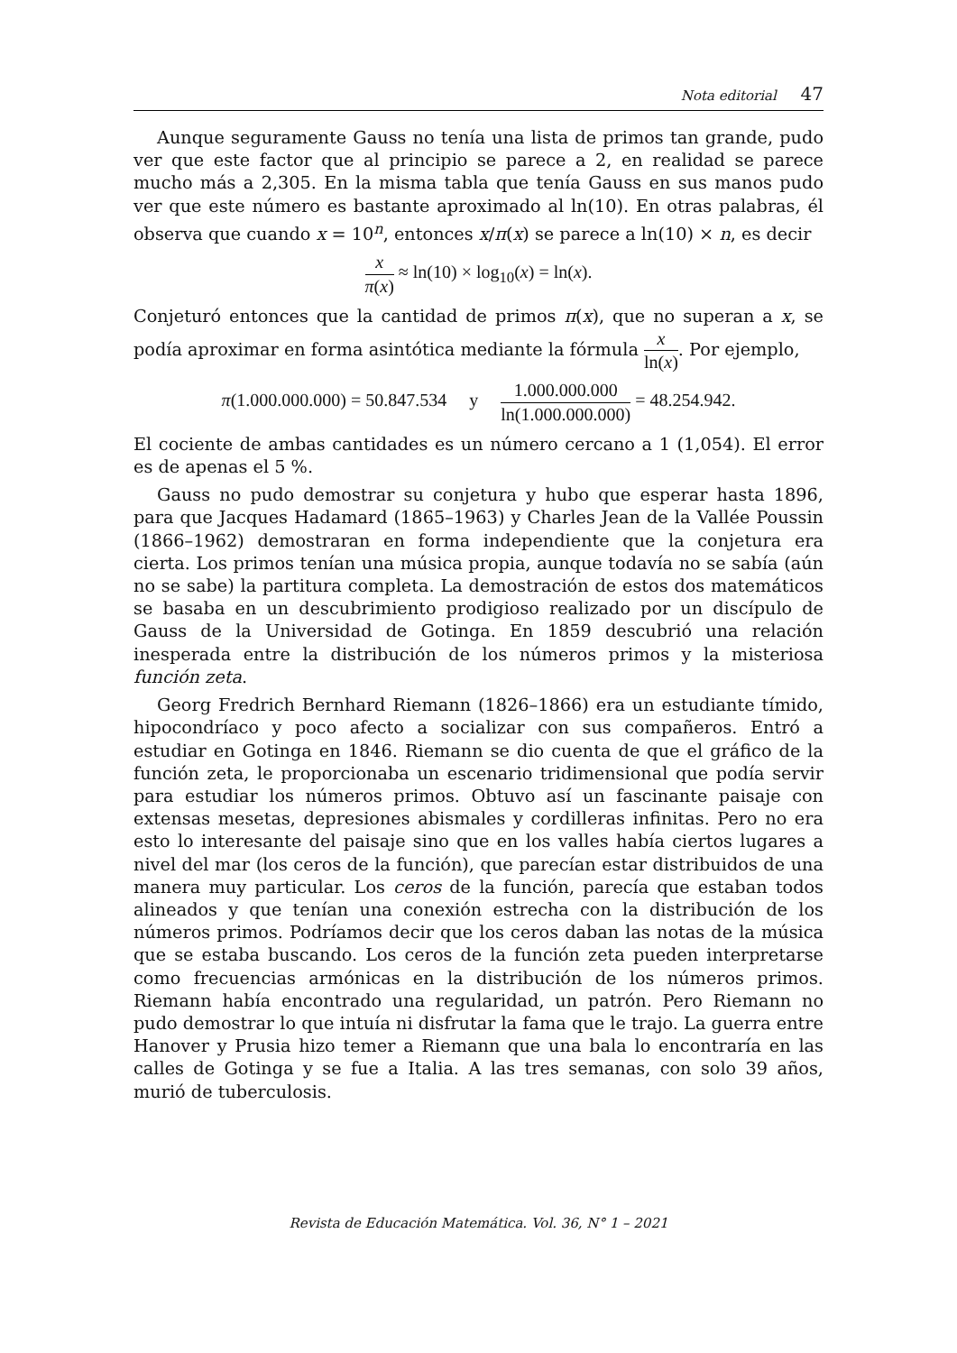Nota editorial 47
Aunque seguramente Gauss no tenía una lista de primos tan grande, pudo ver que este factor que al principio se parece a 2, en realidad se parece mucho más a 2,305. En la misma tabla que tenía Gauss en sus manos pudo ver que este número es bastante aproximado al ln(10). En otras palabras, él observa que cuando x = 10<sup>n</sup>, entonces x/π(x) se parece a ln(10) × n, es decir
x π(x) ≈ ln(10) × log<sub>10</sub>(x) = ln(x).
Conjeturó entonces que la cantidad de primos π(x), que no superan a x, se podía aproximar en forma asintótica mediante la fórmula x ln(x). Por ejemplo,
π(1.000.000.000) = 50.847.534 y 1.000.000.000 ln(1.000.000.000) = 48.254.942.
El cociente de ambas cantidades es un número cercano a 1 (1,054). El error es de apenas el 5 %.
Gauss no pudo demostrar su conjetura y hubo que esperar hasta 1896, para que Jacques Hadamard (1865–1963) y Charles Jean de la Vallée Poussin (1866–1962) demostraran en forma independiente que la conjetura era cierta. Los primos tenían una música propia, aunque todavía no se sabía (aún no se sabe) la partitura completa. La demostración de estos dos matemáticos se basaba en un descubrimiento prodigioso realizado por un discípulo de Gauss de la Universidad de Gotinga. En 1859 descubrió una relación inesperada entre la distribución de los números primos y la misteriosa función zeta.
Georg Fredrich Bernhard Riemann (1826–1866) era un estudiante tímido, hipocondríaco y poco afecto a socializar con sus compañeros. Entró a estudiar en Gotinga en 1846. Riemann se dio cuenta de que el gráfico de la función zeta, le proporcionaba un escenario tridimensional que podía servir para estudiar los números primos. Obtuvo así un fascinante paisaje con extensas mesetas, depresiones abismales y cordilleras infinitas. Pero no era esto lo interesante del paisaje sino que en los valles había ciertos lugares a nivel del mar (los ceros de la función), que parecían estar distribuidos de una manera muy particular. Los ceros de la función, parecía que estaban todos alineados y que tenían una conexión estrecha con la distribución de los números primos. Podríamos decir que los ceros daban las notas de la música que se estaba buscando. Los ceros de la función zeta pueden interpretarse como frecuencias armónicas en la distribución de los números primos. Riemann había encontrado una regularidad, un patrón. Pero Riemann no pudo demostrar lo que intuía ni disfrutar la fama que le trajo. La guerra entre Hanover y Prusia hizo temer a Riemann que una bala lo encontraría en las calles de Gotinga y se fue a Italia. A las tres semanas, con solo 39 años, murió de tuberculosis.
Revista de Educación Matemática. Vol. 36, N° 1 – 2021